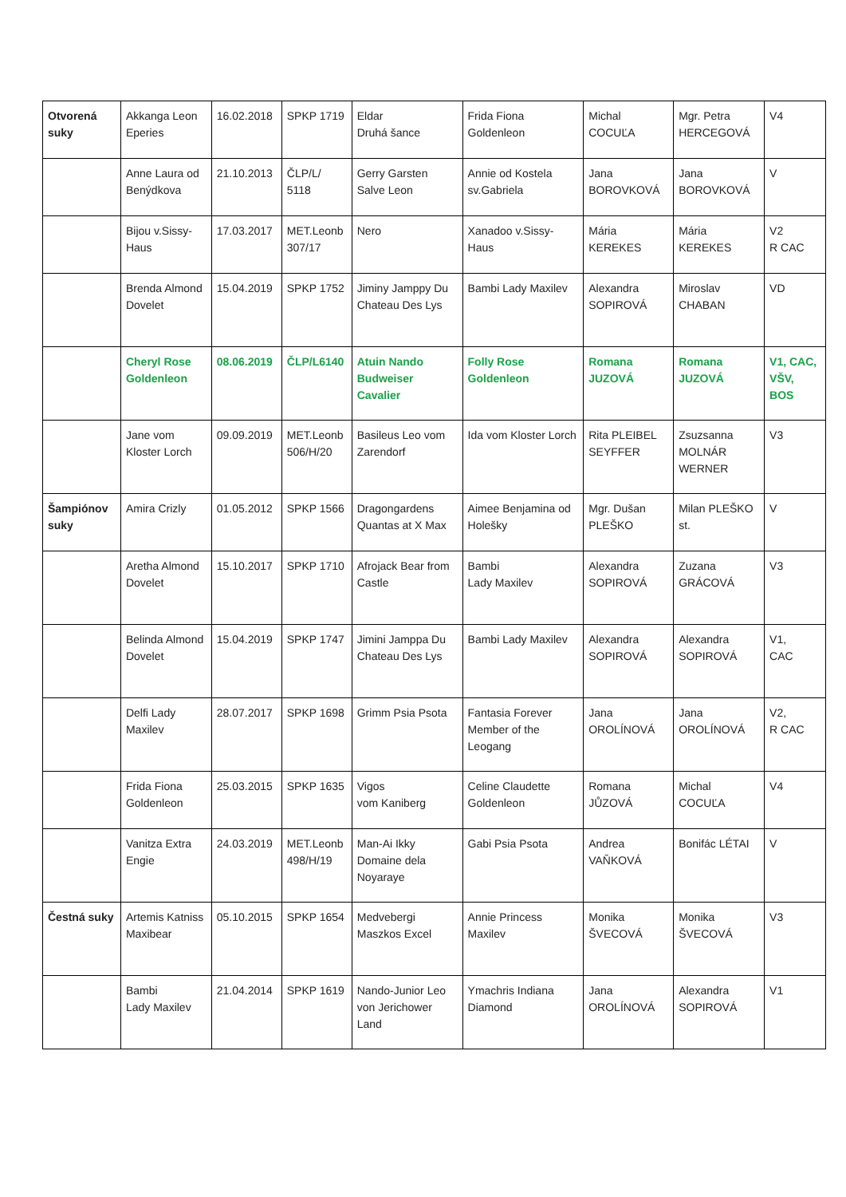| Otvorená suky | Akkanga Leon Eperies | 16.02.2018 | SPKP 1719 | Eldar Druhá šance | Frida Fiona Goldenleon | Michal COCUĽA | Mgr. Petra HERCEGOVÁ | V4 |
| | Anne Laura od Benýdkova | 21.10.2013 | ČLP/L/ 5118 | Gerry Garsten Salve Leon | Annie od Kostela sv.Gabriela | Jana BOROVKOVÁ | Jana BOROVKOVÁ | V |
| | Bijou v.Sissy-Haus | 17.03.2017 | MET.Leonb 307/17 | Nero | Xanadoo v.Sissy-Haus | Mária KEREKES | Mária KEREKES | V2 R CAC |
| | Brenda Almond Dovelet | 15.04.2019 | SPKP 1752 | Jiminy Jamppy Du Chateau Des Lys | Bambi Lady Maxilev | Alexandra SOPIROVÁ | Miroslav CHABAN | VD |
| | Cheryl Rose Goldenleon | 08.06.2019 | ČLP/L6140 | Atuin Nando Budweiser Cavalier | Folly Rose Goldenleon | Romana JUZOVÁ | Romana JUZOVÁ | V1, CAC, VŠV, BOS |
| | Jane vom Kloster Lorch | 09.09.2019 | MET.Leonb 506/H/20 | Basileus Leo vom Zarendorf | Ida vom Kloster Lorch | Rita PLEIBEL SEYFFER | Zsuzsanna MOLNÁR WERNER | V3 |
| Šampiónov suky | Amira Crizly | 01.05.2012 | SPKP 1566 | Dragongardens Quantas at X Max | Aimee Benjamina od Holešky | Mgr. Dušan PLEŠKO | Milan PLEŠKO st. | V |
| | Aretha Almond Dovelet | 15.10.2017 | SPKP 1710 | Afrojack Bear from Castle | Bambi Lady Maxilev | Alexandra SOPIROVÁ | Zuzana GRÁCOVÁ | V3 |
| | Belinda Almond Dovelet | 15.04.2019 | SPKP 1747 | Jimini Jamppa Du Chateau Des Lys | Bambi Lady Maxilev | Alexandra SOPIROVÁ | Alexandra SOPIROVÁ | V1, CAC |
| | Delfi Lady Maxilev | 28.07.2017 | SPKP 1698 | Grimm Psia Psota | Fantasia Forever Member of the Leogang | Jana OROLÍNOVÁ | Jana OROLÍNOVÁ | V2, R CAC |
| | Frida Fiona Goldenleon | 25.03.2015 | SPKP 1635 | Vigos vom Kaniberg | Celine Claudette Goldenleon | Romana JŮZOVÁ | Michal COCUĽA | V4 |
| | Vanitza Extra Engie | 24.03.2019 | MET.Leonb 498/H/19 | Man-Ai Ikky Domaine dela Noyaraye | Gabi Psia Psota | Andrea VAŇKOVÁ | Bonifác LÉTAI | V |
| Čestná suky | Artemis Katniss Maxibear | 05.10.2015 | SPKP 1654 | Medvebergi Maszkos Excel | Annie Princess Maxilev | Monika ŠVECOVÁ | Monika ŠVECOVÁ | V3 |
| | Bambi Lady Maxilev | 21.04.2014 | SPKP 1619 | Nando-Junior Leo von Jerichower Land | Ymachris Indiana Diamond | Jana OROLÍNOVÁ | Alexandra SOPIROVÁ | V1 |